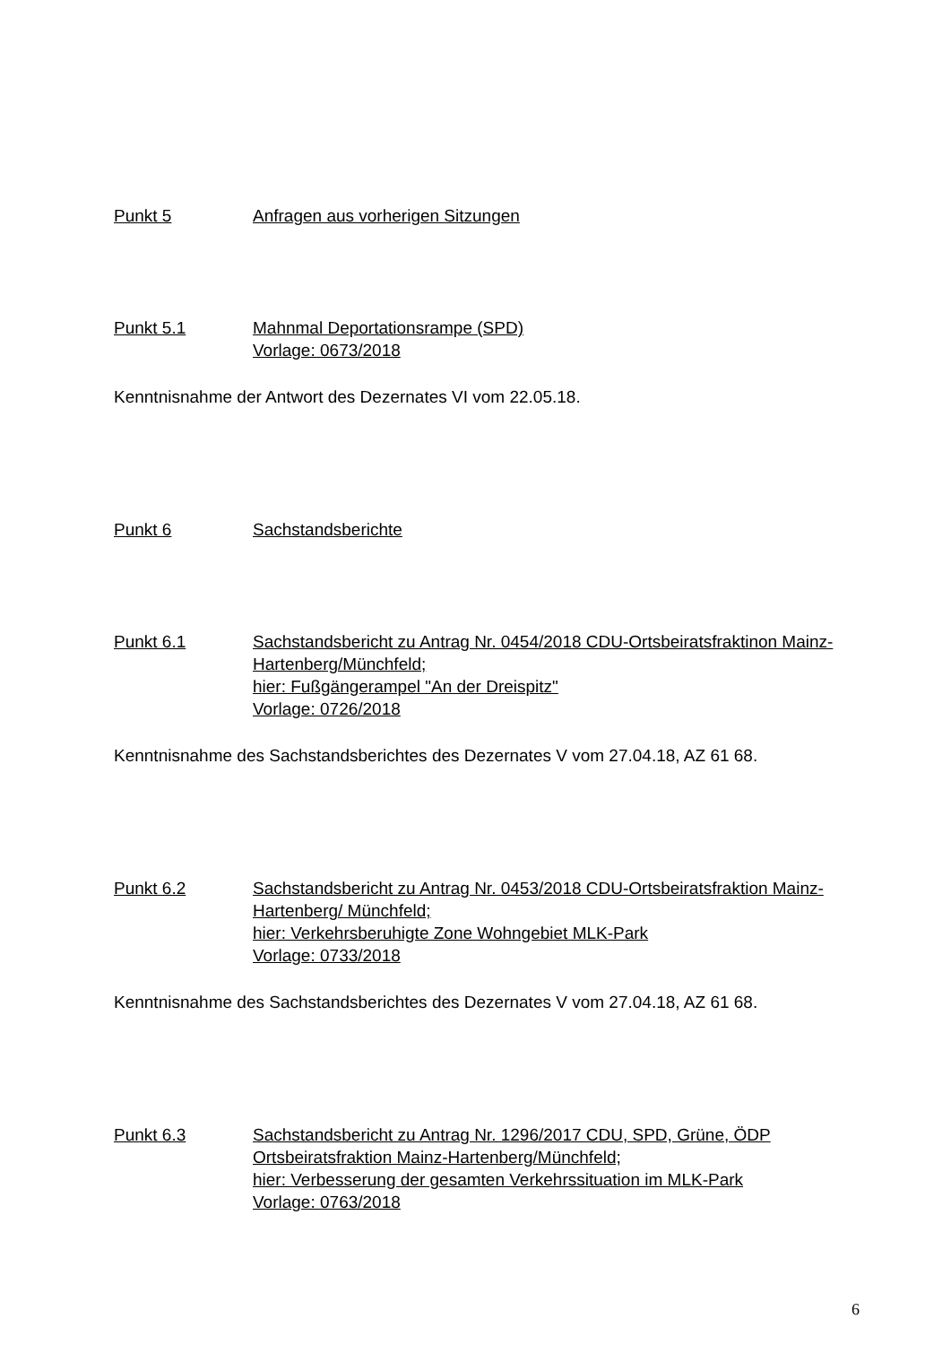Punkt 5 Anfragen aus vorherigen Sitzungen
Punkt 5.1 Mahnmal Deportationsrampe (SPD)
Vorlage: 0673/2018
Kenntnisnahme der Antwort des Dezernates VI vom 22.05.18.
Punkt 6 Sachstandsberichte
Punkt 6.1 Sachstandsbericht zu Antrag Nr. 0454/2018 CDU-Ortsbeiratsfraktinon Mainz-Hartenberg/Münchfeld;
hier: Fußgängerampel "An der Dreispitz"
Vorlage: 0726/2018
Kenntnisnahme des Sachstandsberichtes des Dezernates V vom 27.04.18, AZ 61 68.
Punkt 6.2 Sachstandsbericht zu Antrag Nr. 0453/2018 CDU-Ortsbeiratsfraktion Mainz-Hartenberg/ Münchfeld;
hier: Verkehrsberuhigte Zone Wohngebiet MLK-Park
Vorlage: 0733/2018
Kenntnisnahme des Sachstandsberichtes des Dezernates V vom 27.04.18, AZ 61 68.
Punkt 6.3 Sachstandsbericht zu Antrag Nr. 1296/2017 CDU, SPD, Grüne, ÖDP Ortsbeiratsfraktion Mainz-Hartenberg/Münchfeld;
hier: Verbesserung der gesamten Verkehrssituation im MLK-Park
Vorlage: 0763/2018
6